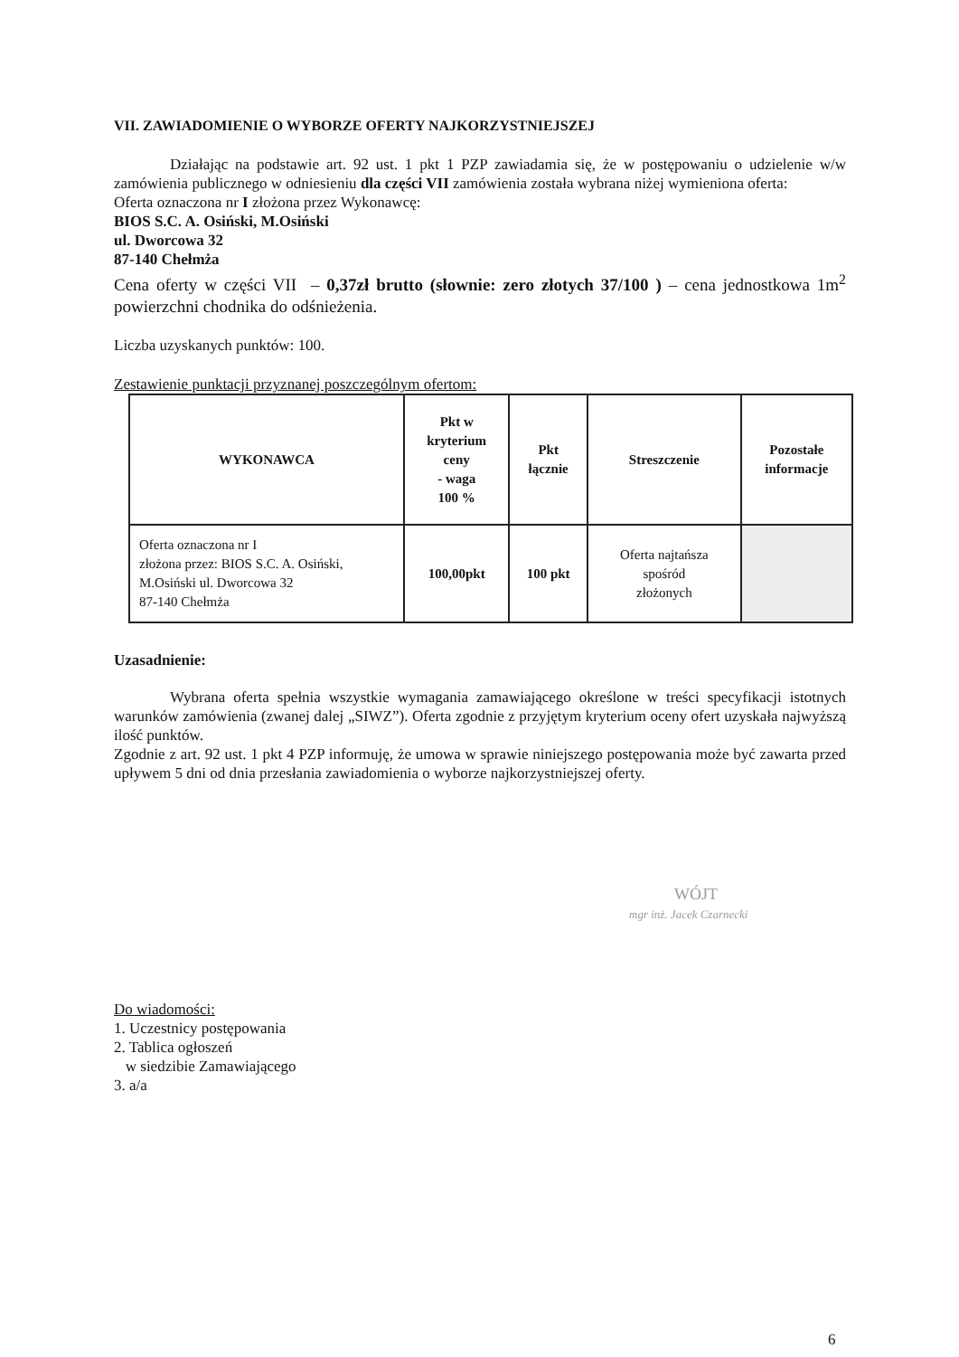VII. ZAWIADOMIENIE O WYBORZE OFERTY NAJKORZYSTNIEJSZEJ
Działając na podstawie art. 92 ust. 1 pkt 1 PZP zawiadamia się, że w postępowaniu o udzielenie w/w zamówienia publicznego w odniesieniu dla części VII zamówienia została wybrana niżej wymieniona oferta:
Oferta oznaczona nr I złożona przez Wykonawcę:
BIOS S.C. A. Osiński, M.Osiński
ul. Dworcowa 32
87-140 Chełmża
Cena oferty w części VII – 0,37zł brutto (słownie: zero złotych 37/100 ) – cena jednostkowa 1m<sup>2</sup> powierzchni chodnika do odśnieżenia.
Liczba uzyskanych punktów: 100.
Zestawienie punktacji przyznanej poszczególnym ofertom:
| WYKONAWCA | Pkt w kryterium ceny - waga 100 % | Pkt łącznie | Streszczenie | Pozostałe informacje |
| --- | --- | --- | --- | --- |
| Oferta oznaczona nr I złożona przez: BIOS S.C. A. Osiński, M.Osiński ul. Dworcowa 32 87-140 Chełmża | 100,00pkt | 100 pkt | Oferta najtańsza spośród złożonych | |
Uzasadnienie:
Wybrana oferta spełnia wszystkie wymagania zamawiającego określone w treści specyfikacji istotnych warunków zamówienia (zwanej dalej „SIWZ”). Oferta zgodnie z przyjętym kryterium oceny ofert uzyskała najwyższą ilość punktów.
Zgodnie z art. 92 ust. 1 pkt 4 PZP informuję, że umowa w sprawie niniejszego postępowania może być zawarta przed upływem 5 dni od dnia przesłania zawiadomienia o wyborze najkorzystniejszej oferty.
WÓJT
mgr inż. Jacek Czarnecki
Do wiadomości:
1. Uczestnicy postępowania
2. Tablica ogłoszeń
w siedzibie Zamawiającego
3. a/a
6